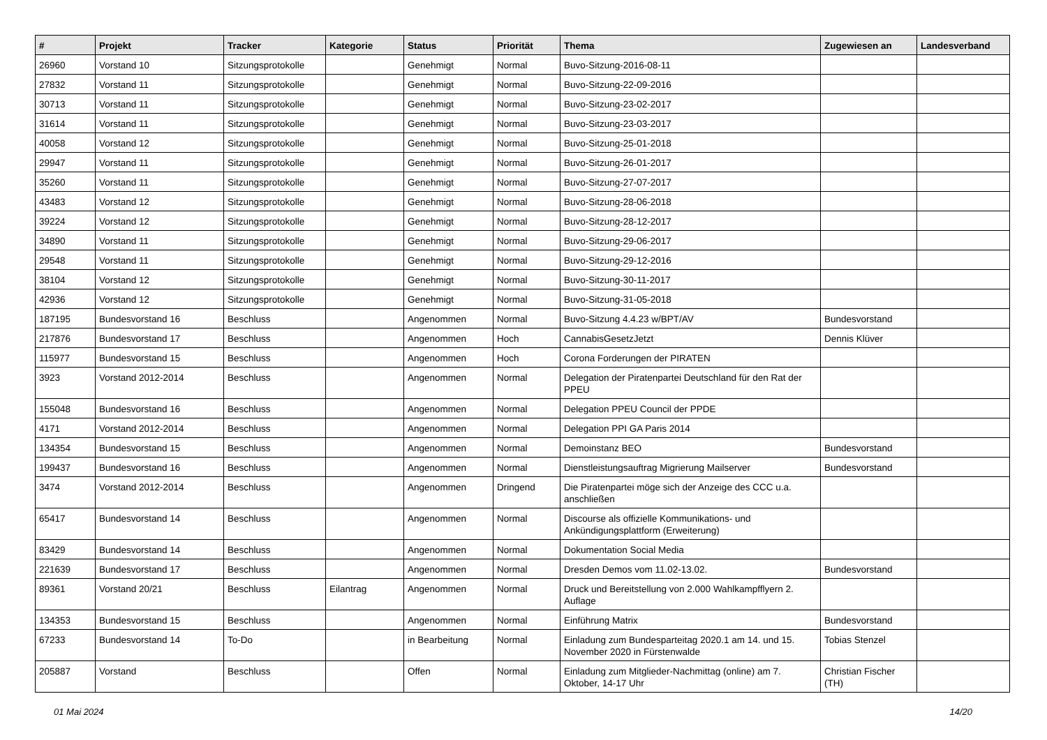| # | Projekt | Tracker | Kategorie | Status | Priorität | Thema | Zugewiesen an | Landesverband |
| --- | --- | --- | --- | --- | --- | --- | --- | --- |
| 26960 | Vorstand 10 | Sitzungsprotokolle | | Genehmigt | Normal | Buvo-Sitzung-2016-08-11 | | |
| 27832 | Vorstand 11 | Sitzungsprotokolle | | Genehmigt | Normal | Buvo-Sitzung-22-09-2016 | | |
| 30713 | Vorstand 11 | Sitzungsprotokolle | | Genehmigt | Normal | Buvo-Sitzung-23-02-2017 | | |
| 31614 | Vorstand 11 | Sitzungsprotokolle | | Genehmigt | Normal | Buvo-Sitzung-23-03-2017 | | |
| 40058 | Vorstand 12 | Sitzungsprotokolle | | Genehmigt | Normal | Buvo-Sitzung-25-01-2018 | | |
| 29947 | Vorstand 11 | Sitzungsprotokolle | | Genehmigt | Normal | Buvo-Sitzung-26-01-2017 | | |
| 35260 | Vorstand 11 | Sitzungsprotokolle | | Genehmigt | Normal | Buvo-Sitzung-27-07-2017 | | |
| 43483 | Vorstand 12 | Sitzungsprotokolle | | Genehmigt | Normal | Buvo-Sitzung-28-06-2018 | | |
| 39224 | Vorstand 12 | Sitzungsprotokolle | | Genehmigt | Normal | Buvo-Sitzung-28-12-2017 | | |
| 34890 | Vorstand 11 | Sitzungsprotokolle | | Genehmigt | Normal | Buvo-Sitzung-29-06-2017 | | |
| 29548 | Vorstand 11 | Sitzungsprotokolle | | Genehmigt | Normal | Buvo-Sitzung-29-12-2016 | | |
| 38104 | Vorstand 12 | Sitzungsprotokolle | | Genehmigt | Normal | Buvo-Sitzung-30-11-2017 | | |
| 42936 | Vorstand 12 | Sitzungsprotokolle | | Genehmigt | Normal | Buvo-Sitzung-31-05-2018 | | |
| 187195 | Bundesvorstand 16 | Beschluss | | Angenommen | Normal | Buvo-Sitzung 4.4.23 w/BPT/AV | Bundesvorstand | |
| 217876 | Bundesvorstand 17 | Beschluss | | Angenommen | Hoch | CannabisGesetzJetzt | Dennis Klüver | |
| 115977 | Bundesvorstand 15 | Beschluss | | Angenommen | Hoch | Corona Forderungen der PIRATEN | | |
| 3923 | Vorstand 2012-2014 | Beschluss | | Angenommen | Normal | Delegation der Piratenpartei Deutschland für den Rat der PPEU | | |
| 155048 | Bundesvorstand 16 | Beschluss | | Angenommen | Normal | Delegation PPEU Council der PPDE | | |
| 4171 | Vorstand 2012-2014 | Beschluss | | Angenommen | Normal | Delegation PPI GA Paris 2014 | | |
| 134354 | Bundesvorstand 15 | Beschluss | | Angenommen | Normal | Demoinstanz BEO | Bundesvorstand | |
| 199437 | Bundesvorstand 16 | Beschluss | | Angenommen | Normal | Dienstleistungsauftrag Migrierung Mailserver | Bundesvorstand | |
| 3474 | Vorstand 2012-2014 | Beschluss | | Angenommen | Dringend | Die Piratenpartei möge sich der Anzeige des CCC u.a. anschließen | | |
| 65417 | Bundesvorstand 14 | Beschluss | | Angenommen | Normal | Discourse als offizielle Kommunikations- und Ankündigungsplattform (Erweiterung) | | |
| 83429 | Bundesvorstand 14 | Beschluss | | Angenommen | Normal | Dokumentation Social Media | | |
| 221639 | Bundesvorstand 17 | Beschluss | | Angenommen | Normal | Dresden Demos vom 11.02-13.02. | Bundesvorstand | |
| 89361 | Vorstand 20/21 | Beschluss | Eilantrag | Angenommen | Normal | Druck und Bereitstellung von 2.000 Wahlkampfflyern 2. Auflage | | |
| 134353 | Bundesvorstand 15 | Beschluss | | Angenommen | Normal | Einführung Matrix | Bundesvorstand | |
| 67233 | Bundesvorstand 14 | To-Do | | in Bearbeitung | Normal | Einladung zum Bundesparteitag 2020.1 am 14. und 15. November 2020 in Fürstenwalde | Tobias Stenzel | |
| 205887 | Vorstand | Beschluss | | Offen | Normal | Einladung zum Mitglieder-Nachmittag (online) am 7. Oktober, 14-17 Uhr | Christian Fischer (TH) | |
01 Mai 2024 14/20